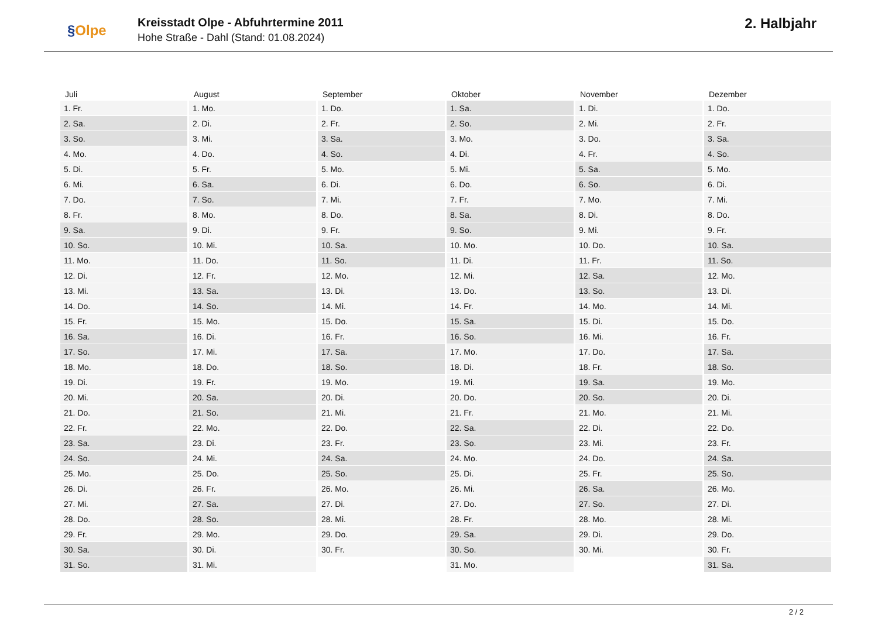§Olpe
Kreisstadt Olpe - Abfuhrtermine 2011
Hohe Straße - Dahl (Stand: 01.08.2024)
2. Halbjahr
| Juli | August | September | Oktober | November | Dezember |
| --- | --- | --- | --- | --- | --- |
| 1. Fr. | 1. Mo. | 1. Do. | 1. Sa. | 1. Di. | 1. Do. |
| 2. Sa. | 2. Di. | 2. Fr. | 2. So. | 2. Mi. | 2. Fr. |
| 3. So. | 3. Mi. | 3. Sa. | 3. Mo. | 3. Do. | 3. Sa. |
| 4. Mo. | 4. Do. | 4. So. | 4. Di. | 4. Fr. | 4. So. |
| 5. Di. | 5. Fr. | 5. Mo. | 5. Mi. | 5. Sa. | 5. Mo. |
| 6. Mi. | 6. Sa. | 6. Di. | 6. Do. | 6. So. | 6. Di. |
| 7. Do. | 7. So. | 7. Mi. | 7. Fr. | 7. Mo. | 7. Mi. |
| 8. Fr. | 8. Mo. | 8. Do. | 8. Sa. | 8. Di. | 8. Do. |
| 9. Sa. | 9. Di. | 9. Fr. | 9. So. | 9. Mi. | 9. Fr. |
| 10. So. | 10. Mi. | 10. Sa. | 10. Mo. | 10. Do. | 10. Sa. |
| 11. Mo. | 11. Do. | 11. So. | 11. Di. | 11. Fr. | 11. So. |
| 12. Di. | 12. Fr. | 12. Mo. | 12. Mi. | 12. Sa. | 12. Mo. |
| 13. Mi. | 13. Sa. | 13. Di. | 13. Do. | 13. So. | 13. Di. |
| 14. Do. | 14. So. | 14. Mi. | 14. Fr. | 14. Mo. | 14. Mi. |
| 15. Fr. | 15. Mo. | 15. Do. | 15. Sa. | 15. Di. | 15. Do. |
| 16. Sa. | 16. Di. | 16. Fr. | 16. So. | 16. Mi. | 16. Fr. |
| 17. So. | 17. Mi. | 17. Sa. | 17. Mo. | 17. Do. | 17. Sa. |
| 18. Mo. | 18. Do. | 18. So. | 18. Di. | 18. Fr. | 18. So. |
| 19. Di. | 19. Fr. | 19. Mo. | 19. Mi. | 19. Sa. | 19. Mo. |
| 20. Mi. | 20. Sa. | 20. Di. | 20. Do. | 20. So. | 20. Di. |
| 21. Do. | 21. So. | 21. Mi. | 21. Fr. | 21. Mo. | 21. Mi. |
| 22. Fr. | 22. Mo. | 22. Do. | 22. Sa. | 22. Di. | 22. Do. |
| 23. Sa. | 23. Di. | 23. Fr. | 23. So. | 23. Mi. | 23. Fr. |
| 24. So. | 24. Mi. | 24. Sa. | 24. Mo. | 24. Do. | 24. Sa. |
| 25. Mo. | 25. Do. | 25. So. | 25. Di. | 25. Fr. | 25. So. |
| 26. Di. | 26. Fr. | 26. Mo. | 26. Mi. | 26. Sa. | 26. Mo. |
| 27. Mi. | 27. Sa. | 27. Di. | 27. Do. | 27. So. | 27. Di. |
| 28. Do. | 28. So. | 28. Mi. | 28. Fr. | 28. Mo. | 28. Mi. |
| 29. Fr. | 29. Mo. | 29. Do. | 29. Sa. | 29. Di. | 29. Do. |
| 30. Sa. | 30. Di. | 30. Fr. | 30. So. | 30. Mi. | 30. Fr. |
| 31. So. | 31. Mi. | | 31. Mo. | | 31. Sa. |
2 / 2